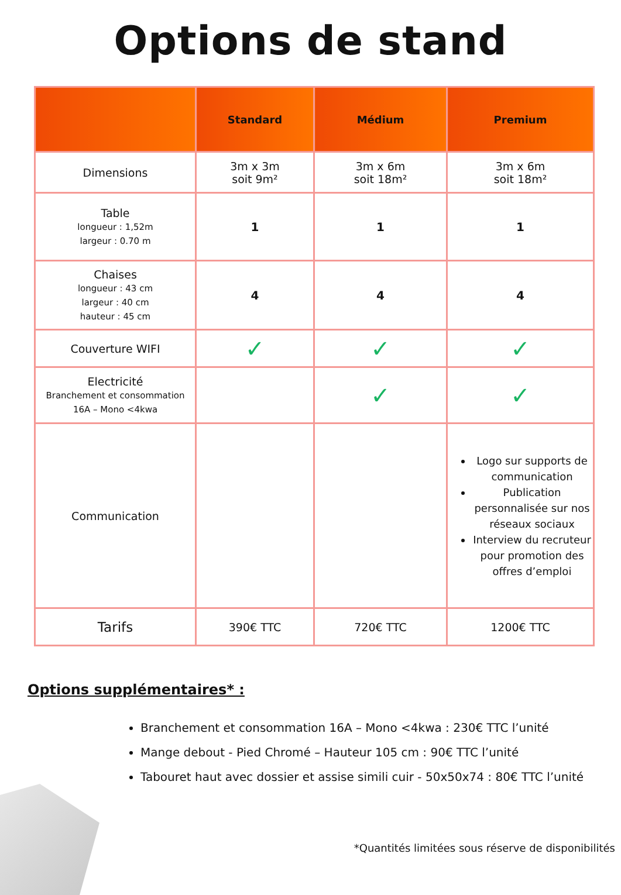Options de stand
| | Standard | Médium | Premium |
| --- | --- | --- | --- |
| Dimensions | 3m x 3m soit 9m² | 3m x 6m soit 18m² | 3m x 6m soit 18m² |
| Table longueur : 1,52m largeur : 0.70 m | 1 | 1 | 1 |
| Chaises longueur : 43 cm largeur : 40 cm hauteur : 45 cm | 4 | 4 | 4 |
| Couverture WIFI | ✓ | ✓ | ✓ |
| Electricité Branchement et consommation 16A – Mono <4kwa | | ✓ | ✓ |
| Communication | | | Logo sur supports de communication Publication personnalisée sur nos réseaux sociaux Interview du recruteur pour promotion des offres d’emploi |
| Tarifs | 390€ TTC | 720€ TTC | 1200€ TTC |
Options supplémentaires* :
Branchement et consommation 16A – Mono <4kwa : 230€ TTC l’unité
Mange debout - Pied Chromé – Hauteur 105 cm : 90€ TTC l’unité
Tabouret haut avec dossier et assise simili cuir - 50x50x74 : 80€ TTC l’unité
*Quantités limitées sous réserve de disponibilités